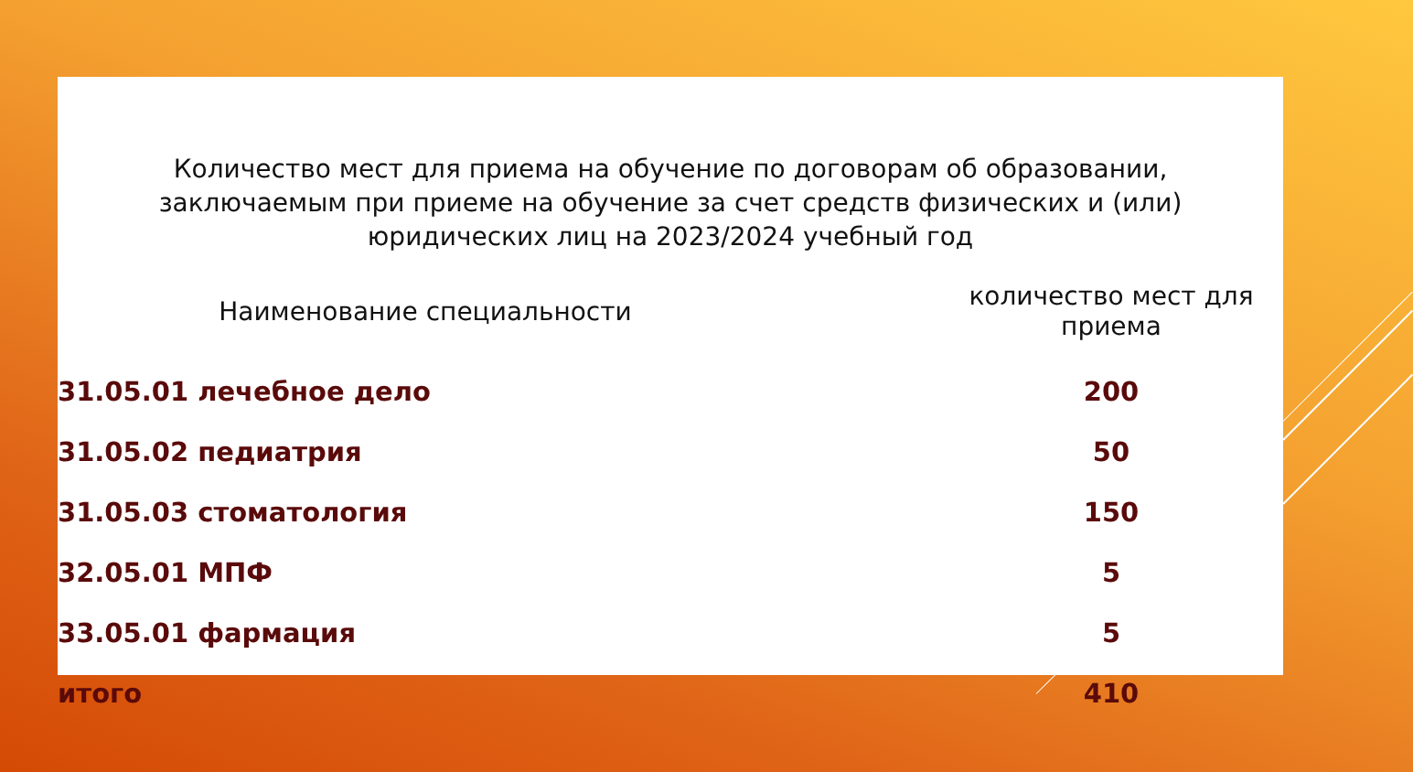Количество мест для приема на обучение по договорам об образовании,
заключаемым при приеме на обучение за счет средств физических и (или)
юридических лиц на 2023/2024 учебный год
| Наименование специальности | количество мест для приема |
| --- | --- |
| 31.05.01 лечебное дело | 200 |
| 31.05.02 педиатрия | 50 |
| 31.05.03 стоматология | 150 |
| 32.05.01 МПФ | 5 |
| 33.05.01 фармация | 5 |
| итого | 410 |